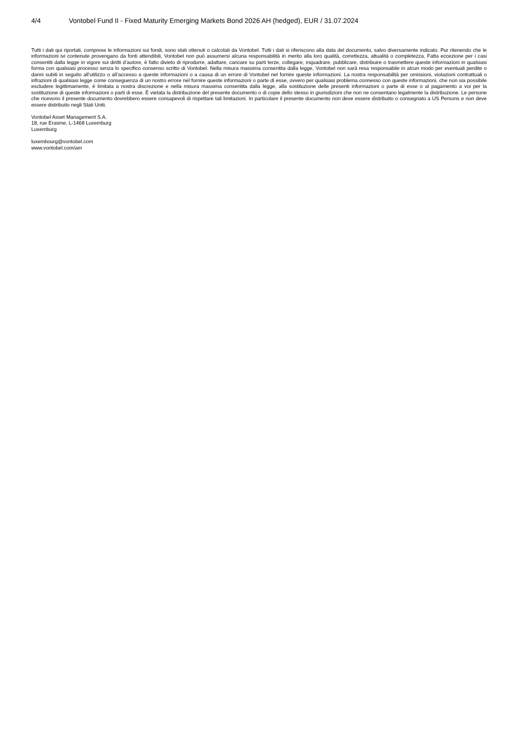4/4 Vontobel Fund II - Fixed Maturity Emerging Markets Bond 2026 AH (hedged), EUR / 31.07.2024
Tutti i dati qui riportati, comprese le informazioni sui fondi, sono stati ottenuti o calcolati da Vontobel. Tutti i dati si riferiscono alla data del documento, salvo diversamente indicato. Pur ritenendo che le informazioni ivi contenute provengano da fonti attendibili, Vontobel non può assumersi alcuna responsabilità in merito alla loro qualità, correttezza, attualità o completezza. Fatta eccezione per i casi consentiti dalla legge in vigore sui diritti d’autore, è fatto divieto di riprodurre, adattare, caricare su parti terze, collegare, inquadrare, pubblicare, distribuire o trasmettere queste informazioni in qualsiasi forma con qualsiasi processo senza lo specifico consenso scritto di Vontobel. Nella misura massima consentita dalla legge, Vontobel non sarà resa responsabile in alcun modo per eventuali perdite o danni subiti in seguito all’utilizzo o all’accesso a queste informazioni o a causa di un errore di Vontobel nel fornire queste informazioni. La nostra responsabilità per omissioni, violazioni contrattuali o infrazioni di qualsiasi legge come conseguenza di un nostro errore nel fornire queste informazioni o parte di esse, ovvero per qualsiasi problema connesso con queste informazioni, che non sia possibile escludere legittimamente, è limitata a nostra discrezione e nella misura massima consentita dalla legge, alla sostituzione delle presenti informazioni o parte di esse o al pagamento a voi per la sostituzione di queste informazioni o parti di esse. È vietata la distribuzione del presente documento o di copie dello stesso in giurisdizioni che non ne consentano legalmente la distribuzione. Le persone che ricevono il presente documento dovrebbero essere consapevoli di rispettare tali limitazioni. In particolare il presente documento non deve essere distribuito o consegnato a US Persons e non deve essere distribuito negli Stati Uniti.
Vontobel Asset Management S.A.
18, rue Erasme, L-1468 Luxemburg
Luxemburg
luxembourg@vontobel.com
www.vontobel.com/am